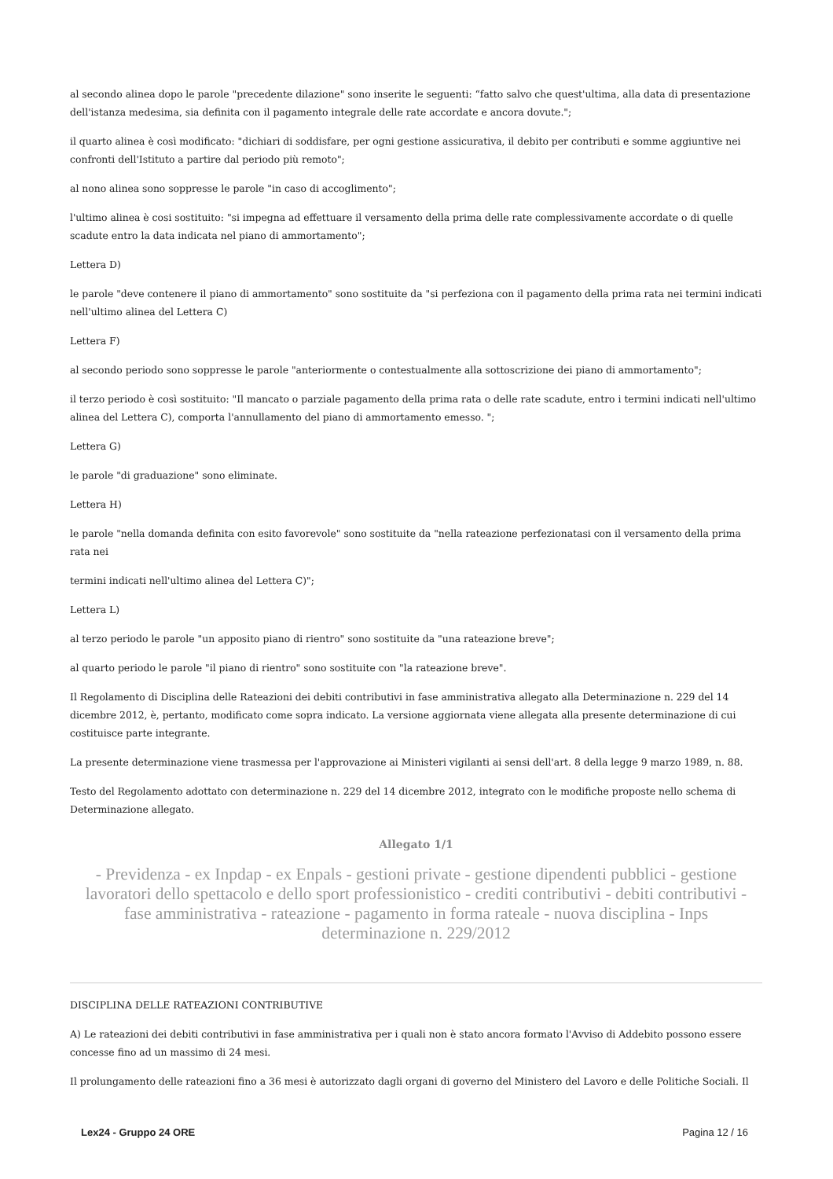al secondo alinea dopo le parole "precedente dilazione" sono inserite le seguenti: “fatto salvo che quest'ultima, alla data di presentazione dell'istanza medesima, sia definita con il pagamento integrale delle rate accordate e ancora dovute.";
il quarto alinea è così modificato: "dichiari di soddisfare, per ogni gestione assicurativa, il debito per contributi e somme aggiuntive nei confronti dell'Istituto a partire dal periodo più remoto";
al nono alinea sono soppresse le parole "in caso di accoglimento";
l'ultimo alinea è cosi sostituito: "si impegna ad effettuare il versamento della prima delle rate complessivamente accordate o di quelle scadute entro la data indicata nel piano di ammortamento";
Lettera D)
le parole "deve contenere il piano di ammortamento" sono sostituite da "si perfeziona con il pagamento della prima rata nei termini indicati nell'ultimo alinea del Lettera C)
Lettera F)
al secondo periodo sono soppresse le parole "anteriormente o contestualmente alla sottoscrizione dei piano di ammortamento";
il terzo periodo è così sostituito: "Il mancato o parziale pagamento della prima rata o delle rate scadute, entro i termini indicati nell'ultimo alinea del Lettera C), comporta l'annullamento del piano di ammortamento emesso. ";
Lettera G)
le parole "di graduazione" sono eliminate.
Lettera H)
le parole "nella domanda definita con esito favorevole" sono sostituite da "nella rateazione perfezionatasi con il versamento della prima rata nei
termini indicati nell'ultimo alinea del Lettera C)";
Lettera L)
al terzo periodo le parole "un apposito piano di rientro" sono sostituite da "una rateazione breve";
al quarto periodo le parole "il piano di rientro" sono sostituite con "la rateazione breve".
Il Regolamento di Disciplina delle Rateazioni dei debiti contributivi in fase amministrativa allegato alla Determinazione n. 229 del 14 dicembre 2012, è, pertanto, modificato come sopra indicato. La versione aggiornata viene allegata alla presente determinazione di cui costituisce parte integrante.
La presente determinazione viene trasmessa per l'approvazione ai Ministeri vigilanti ai sensi dell'art. 8 della legge 9 marzo 1989, n. 88.
Testo del Regolamento adottato con determinazione n. 229 del 14 dicembre 2012, integrato con le modifiche proposte nello schema di Determinazione allegato.
Allegato 1/1
- Previdenza - ex Inpdap - ex Enpals - gestioni private - gestione dipendenti pubblici - gestione lavoratori dello spettacolo e dello sport professionistico - crediti contributivi - debiti contributivi - fase amministrativa - rateazione - pagamento in forma rateale - nuova disciplina - Inps determinazione n. 229/2012
DISCIPLINA DELLE RATEAZIONI CONTRIBUTIVE
A) Le rateazioni dei debiti contributivi in fase amministrativa per i quali non è stato ancora formato l'Avviso di Addebito possono essere concesse fino ad un massimo di 24 mesi.
Il prolungamento delle rateazioni fino a 36 mesi è autorizzato dagli organi di governo del Ministero del Lavoro e delle Politiche Sociali. Il
Lex24 - Gruppo 24 ORE Pagina 12 / 16